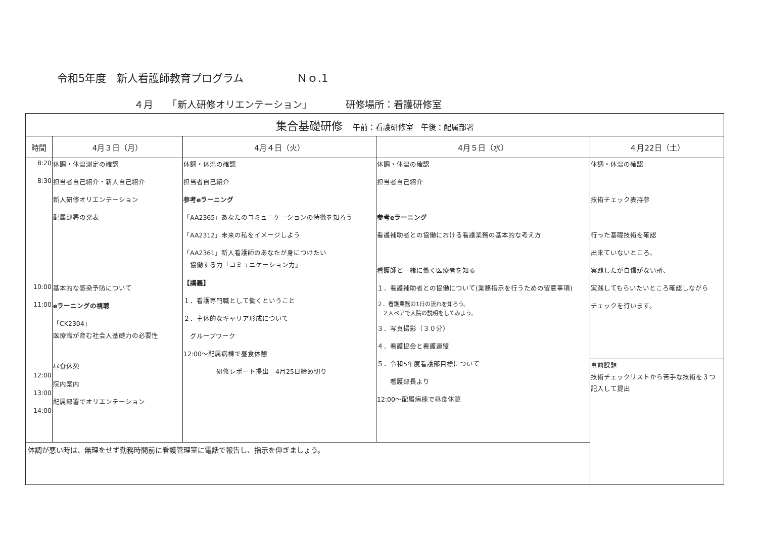令和5年度　新人看護師教育プログラム　　　　　Ｎｏ.1
４月　　「新人研修オリエンテーション」　　　　研修場所：看護研修室
| 集合基礎研修 午前：看護研修室 午後：配属部署 | | | | |
| 時間 | 4月３日（月） | 4月４日（火） | 4月５日（水） | ４月22日（土） |
| 8:20 8:30 10:00 11:00 12:00 13:00 14:00 | 体調・体温測定の確認 担当者自己紹介・新人自己紹介 新人研修オリエンテーション 配属部署の発表 基本的な感染予防について eラーニングの視聴 「CK2304」 医療職が育む社会人基礎力の必要性 昼食休憩 院内案内 配属部署でオリエンテーション | 体調・体温の確認 担当者自己紹介 参考eラーニング 「AA2365」あなたのコミュニケーションの特徴を知ろう 「AA2312」未来の私をイメージしよう 「AA2361」新人看護師のあなたが身につけたい 協働する力「コミュニケーション力」 【講義】 １．看護専門職として働くということ ２．主体的なキャリア形成について グループワーク 12:00～配属病棟で昼食休憩 研修レポート提出 4月25日締め切り | 体調・体温の確認 担当者自己紹介 参考eラーニング 看護補助者との協働における看護業務の基本的な考え方 看護師と一緒に働く医療者を知る １．看護補助者との協働について(業務指示を行うための留意事項) ２．看護業務の1日の流れを知ろう。 ２人ペアで入院の説明をしてみよう。 ３．写真撮影（３０分） ４．看護協会と看護連盟 ５．令和5年度看護部目標について 看護部長より 12:00～配属病棟で昼食休憩 | 体調・体温の確認 技術チェック表持参 行った基礎技術を確認 出来ていないところ、 実践したが自信がない所、 実践してもらいたいところ確認しながら チェックを行います。 |
| | | | | 事前課題 技術チェックリストから苦手な技術を３つ 記入して提出 |
| 体調が悪い時は、無理をせず勤務時間前に看護管理室に電話で報告し、指示を仰ぎましょう。 | | | | |